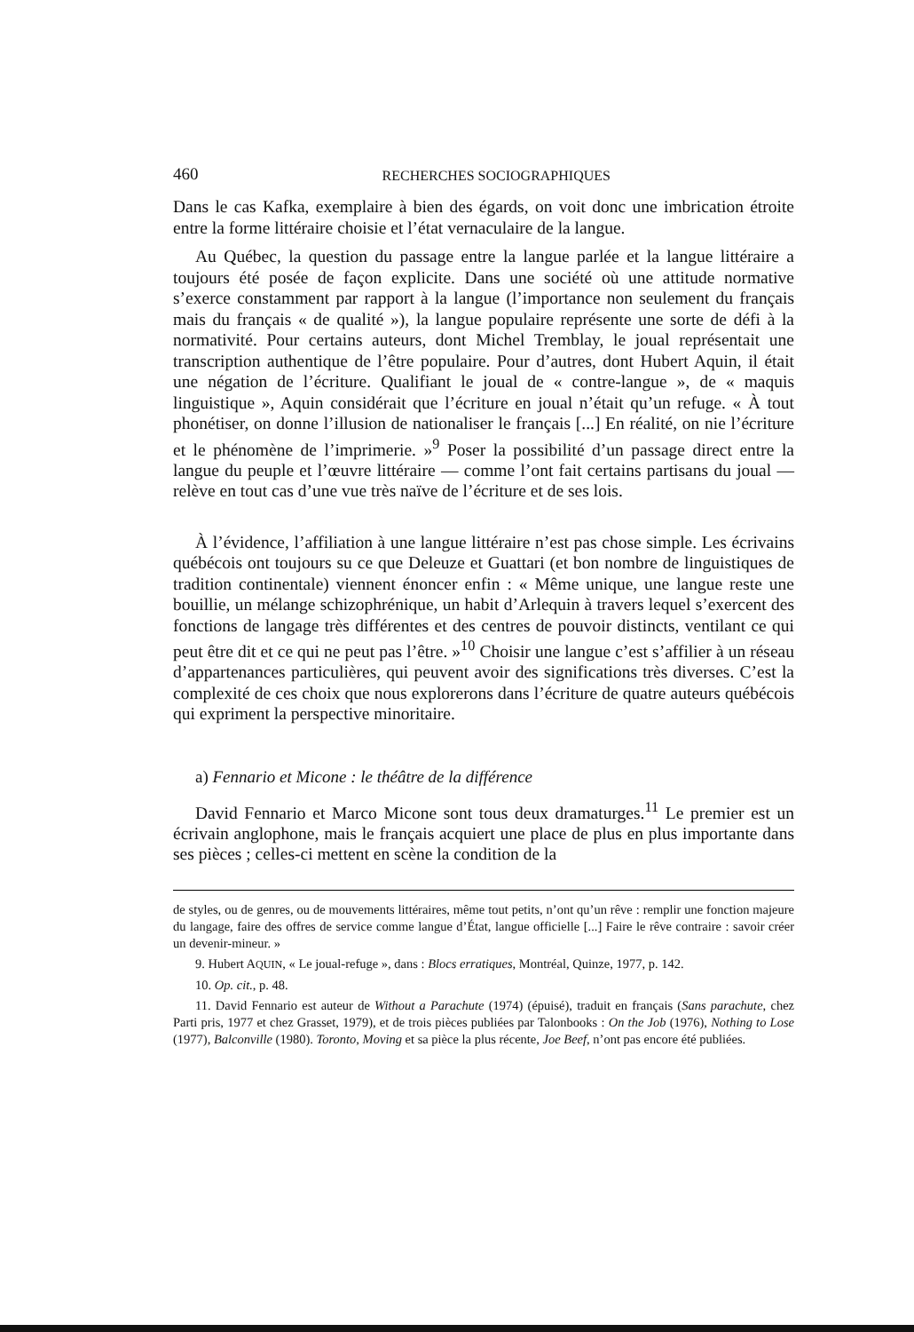460 RECHERCHES SOCIOGRAPHIQUES
Dans le cas Kafka, exemplaire à bien des égards, on voit donc une imbrication étroite entre la forme littéraire choisie et l’état vernaculaire de la langue.
Au Québec, la question du passage entre la langue parlée et la langue littéraire a toujours été posée de façon explicite. Dans une société où une attitude normative s’exerce constamment par rapport à la langue (l’importance non seulement du français mais du français « de qualité »), la langue populaire représente une sorte de défi à la normativité. Pour certains auteurs, dont Michel Tremblay, le joual représentait une transcription authentique de l’être populaire. Pour d’autres, dont Hubert Aquin, il était une négation de l’écriture. Qualifiant le joual de « contre-langue », de « maquis linguistique », Aquin considérait que l’écriture en joual n’était qu’un refuge. « À tout phonétiser, on donne l’illusion de nationaliser le français [...] En réalité, on nie l’écriture et le phénomène de l’imprimerie. »<sup>9</sup> Poser la possibilité d’un passage direct entre la langue du peuple et l’œuvre littéraire — comme l’ont fait certains partisans du joual — relève en tout cas d’une vue très naïve de l’écriture et de ses lois.
À l’évidence, l’affiliation à une langue littéraire n’est pas chose simple. Les écrivains québécois ont toujours su ce que Deleuze et Guattari (et bon nombre de linguistiques de tradition continentale) viennent énoncer enfin : « Même unique, une langue reste une bouillie, un mélange schizophrénique, un habit d’Arlequin à travers lequel s’exercent des fonctions de langage très différentes et des centres de pouvoir distincts, ventilant ce qui peut être dit et ce qui ne peut pas l’être. »<sup>10</sup> Choisir une langue c’est s’affilier à un réseau d’appartenances particulières, qui peuvent avoir des significations très diverses. C’est la complexité de ces choix que nous explorerons dans l’écriture de quatre auteurs québécois qui expriment la perspective minoritaire.
a) Fennario et Micone : le théâtre de la différence
David Fennario et Marco Micone sont tous deux dramaturges.<sup>11</sup> Le premier est un écrivain anglophone, mais le français acquiert une place de plus en plus importante dans ses pièces ; celles-ci mettent en scène la condition de la
de styles, ou de genres, ou de mouvements littéraires, même tout petits, n’ont qu’un rêve : remplir une fonction majeure du langage, faire des offres de service comme langue d’État, langue officielle [...] Faire le rêve contraire : savoir créer un devenir-mineur. »
9. Hubert AQUIN, « Le joual-refuge », dans : Blocs erratiques, Montréal, Quinze, 1977, p. 142.
10. Op. cit., p. 48.
11. David Fennario est auteur de Without a Parachute (1974) (épuisé), traduit en français (Sans parachute, chez Parti pris, 1977 et chez Grasset, 1979), et de trois pièces publiées par Talonbooks : On the Job (1976), Nothing to Lose (1977), Balconville (1980). Toronto, Moving et sa pièce la plus récente, Joe Beef, n’ont pas encore été publiées.